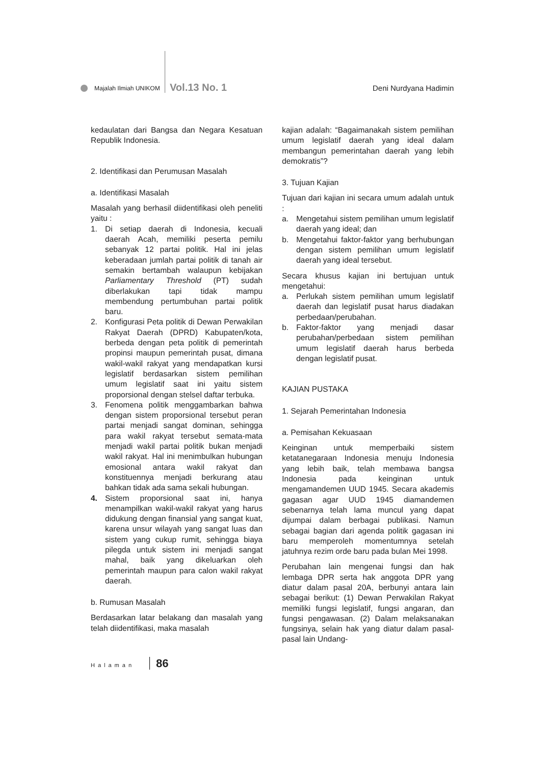Majalah Ilmiah UNIKOM Vol.13 No. 1 Deni Nurdyana Hadimin
kedaulatan dari Bangsa dan Negara Kesatuan Republik Indonesia.
2. Identifikasi dan Perumusan Masalah
a. Identifikasi Masalah
Masalah yang berhasil diidentifikasi oleh peneliti yaitu :
1. Di setiap daerah di Indonesia, kecuali daerah Acah, memiliki peserta pemilu sebanyak 12 partai politik. Hal ini jelas keberadaan jumlah partai politik di tanah air semakin bertambah walaupun kebijakan Parliamentary Threshold (PT) sudah diberlakukan tapi tidak mampu membendung pertumbuhan partai politik baru.
2. Konfigurasi Peta politik di Dewan Perwakilan Rakyat Daerah (DPRD) Kabupaten/kota, berbeda dengan peta politik di pemerintah propinsi maupun pemerintah pusat, dimana wakil-wakil rakyat yang mendapatkan kursi legislatif berdasarkan sistem pemilihan umum legislatif saat ini yaitu sistem proporsional dengan stelsel daftar terbuka.
3. Fenomena politik menggambarkan bahwa dengan sistem proporsional tersebut peran partai menjadi sangat dominan, sehingga para wakil rakyat tersebut semata-mata menjadi wakil partai politik bukan menjadi wakil rakyat. Hal ini menimbulkan hubungan emosional antara wakil rakyat dan konstituennya menjadi berkurang atau bahkan tidak ada sama sekali hubungan.
4. Sistem proporsional saat ini, hanya menampilkan wakil-wakil rakyat yang harus didukung dengan finansial yang sangat kuat, karena unsur wilayah yang sangat luas dan sistem yang cukup rumit, sehingga biaya pilegda untuk sistem ini menjadi sangat mahal, baik yang dikeluarkan oleh pemerintah maupun para calon wakil rakyat daerah.
b. Rumusan Masalah
Berdasarkan latar belakang dan masalah yang telah diidentifikasi, maka masalah
kajian adalah: “Bagaimanakah sistem pemilihan umum legislatif daerah yang ideal dalam membangun pemerintahan daerah yang lebih demokratis”?
3. Tujuan Kajian
Tujuan dari kajian ini secara umum adalah untuk :
a. Mengetahui sistem pemilihan umum legislatif daerah yang ideal; dan
b. Mengetahui faktor-faktor yang berhubungan dengan sistem pemilihan umum legislatif daerah yang ideal tersebut.
Secara khusus kajian ini bertujuan untuk mengetahui:
a. Perlukah sistem pemilihan umum legislatif daerah dan legislatif pusat harus diadakan perbedaan/perubahan.
b. Faktor-faktor yang menjadi dasar perubahan/perbedaan sistem pemilihan umum legislatif daerah harus berbeda dengan legislatif pusat.
KAJIAN PUSTAKA
1. Sejarah Pemerintahan Indonesia
a. Pemisahan Kekuasaan
Keinginan untuk memperbaiki sistem ketatanegaraan Indonesia menuju Indonesia yang lebih baik, telah membawa bangsa Indonesia pada keinginan untuk mengamandemen UUD 1945. Secara akademis gagasan agar UUD 1945 diamandemen sebenarnya telah lama muncul yang dapat dijumpai dalam berbagai publikasi. Namun sebagai bagian dari agenda politik gagasan ini baru memperoleh momentumnya setelah jatuhnya rezim orde baru pada bulan Mei 1998.
Perubahan lain mengenai fungsi dan hak lembaga DPR serta hak anggota DPR yang diatur dalam pasal 20A, berbunyi antara lain sebagai berikut: (1) Dewan Perwakilan Rakyat memiliki fungsi legislatif, fungsi angaran, dan fungsi pengawasan. (2) Dalam melaksanakan fungsinya, selain hak yang diatur dalam pasal-pasal lain Undang-
Halaman 86